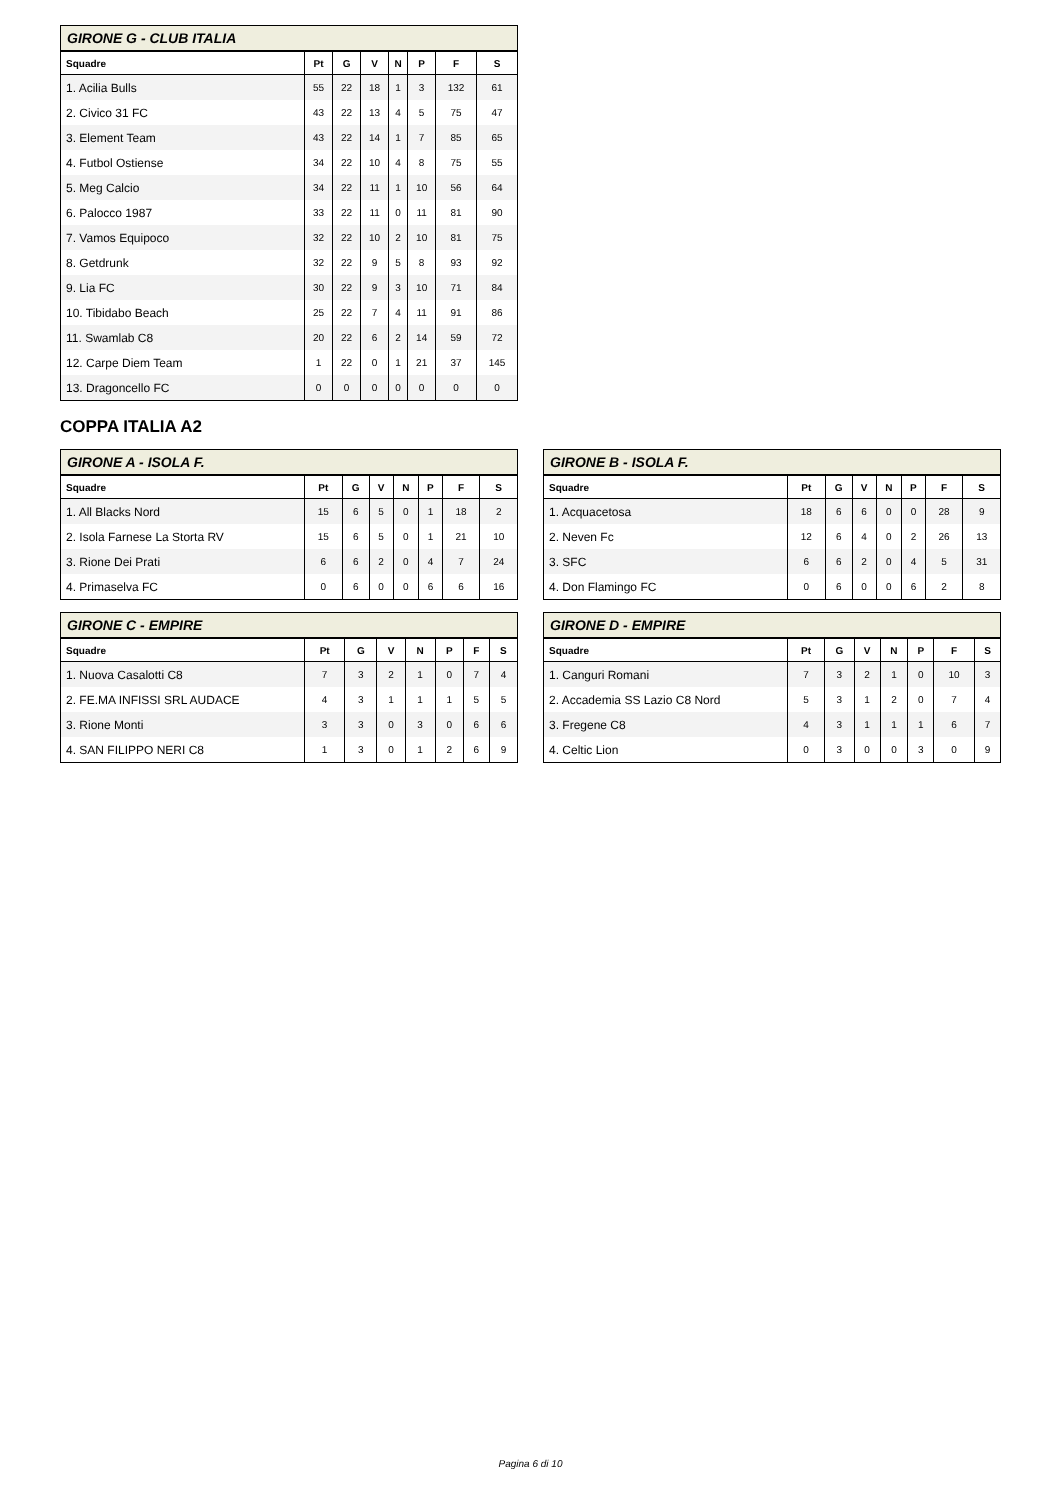GIRONE G - CLUB ITALIA
| Squadre | Pt | G | V | N | P | F | S |
| --- | --- | --- | --- | --- | --- | --- | --- |
| 1. Acilia Bulls | 55 | 22 | 18 | 1 | 3 | 132 | 61 |
| 2. Civico 31 FC | 43 | 22 | 13 | 4 | 5 | 75 | 47 |
| 3. Element Team | 43 | 22 | 14 | 1 | 7 | 85 | 65 |
| 4. Futbol Ostiense | 34 | 22 | 10 | 4 | 8 | 75 | 55 |
| 5. Meg Calcio | 34 | 22 | 11 | 1 | 10 | 56 | 64 |
| 6. Palocco 1987 | 33 | 22 | 11 | 0 | 11 | 81 | 90 |
| 7. Vamos Equipoco | 32 | 22 | 10 | 2 | 10 | 81 | 75 |
| 8. Getdrunk | 32 | 22 | 9 | 5 | 8 | 93 | 92 |
| 9. Lia FC | 30 | 22 | 9 | 3 | 10 | 71 | 84 |
| 10. Tibidabo Beach | 25 | 22 | 7 | 4 | 11 | 91 | 86 |
| 11. Swamlab C8 | 20 | 22 | 6 | 2 | 14 | 59 | 72 |
| 12. Carpe Diem Team | 1 | 22 | 0 | 1 | 21 | 37 | 145 |
| 13. Dragoncello FC | 0 | 0 | 0 | 0 | 0 | 0 | 0 |
COPPA ITALIA A2
GIRONE A - ISOLA F.
| Squadre | Pt | G | V | N | P | F | S |
| --- | --- | --- | --- | --- | --- | --- | --- |
| 1. All Blacks Nord | 15 | 6 | 5 | 0 | 1 | 18 | 2 |
| 2. Isola Farnese La Storta RV | 15 | 6 | 5 | 0 | 1 | 21 | 10 |
| 3. Rione Dei Prati | 6 | 6 | 2 | 0 | 4 | 7 | 24 |
| 4. Primaselva FC | 0 | 6 | 0 | 0 | 6 | 6 | 16 |
GIRONE B - ISOLA F.
| Squadre | Pt | G | V | N | P | F | S |
| --- | --- | --- | --- | --- | --- | --- | --- |
| 1. Acquacetosa | 18 | 6 | 6 | 0 | 0 | 28 | 9 |
| 2. Neven Fc | 12 | 6 | 4 | 0 | 2 | 26 | 13 |
| 3. SFC | 6 | 6 | 2 | 0 | 4 | 5 | 31 |
| 4. Don Flamingo FC | 0 | 6 | 0 | 0 | 6 | 2 | 8 |
GIRONE C - EMPIRE
| Squadre | Pt | G | V | N | P | F | S |
| --- | --- | --- | --- | --- | --- | --- | --- |
| 1. Nuova Casalotti C8 | 7 | 3 | 2 | 1 | 0 | 7 | 4 |
| 2. FE.MA INFISSI SRL AUDACE | 4 | 3 | 1 | 1 | 1 | 5 | 5 |
| 3. Rione Monti | 3 | 3 | 0 | 3 | 0 | 6 | 6 |
| 4. SAN FILIPPO NERI C8 | 1 | 3 | 0 | 1 | 2 | 6 | 9 |
GIRONE D - EMPIRE
| Squadre | Pt | G | V | N | P | F | S |
| --- | --- | --- | --- | --- | --- | --- | --- |
| 1. Canguri Romani | 7 | 3 | 2 | 1 | 0 | 10 | 3 |
| 2. Accademia SS Lazio C8 Nord | 5 | 3 | 1 | 2 | 0 | 7 | 4 |
| 3. Fregene C8 | 4 | 3 | 1 | 1 | 1 | 6 | 7 |
| 4. Celtic Lion | 0 | 3 | 0 | 0 | 3 | 0 | 9 |
Pagina 6 di 10